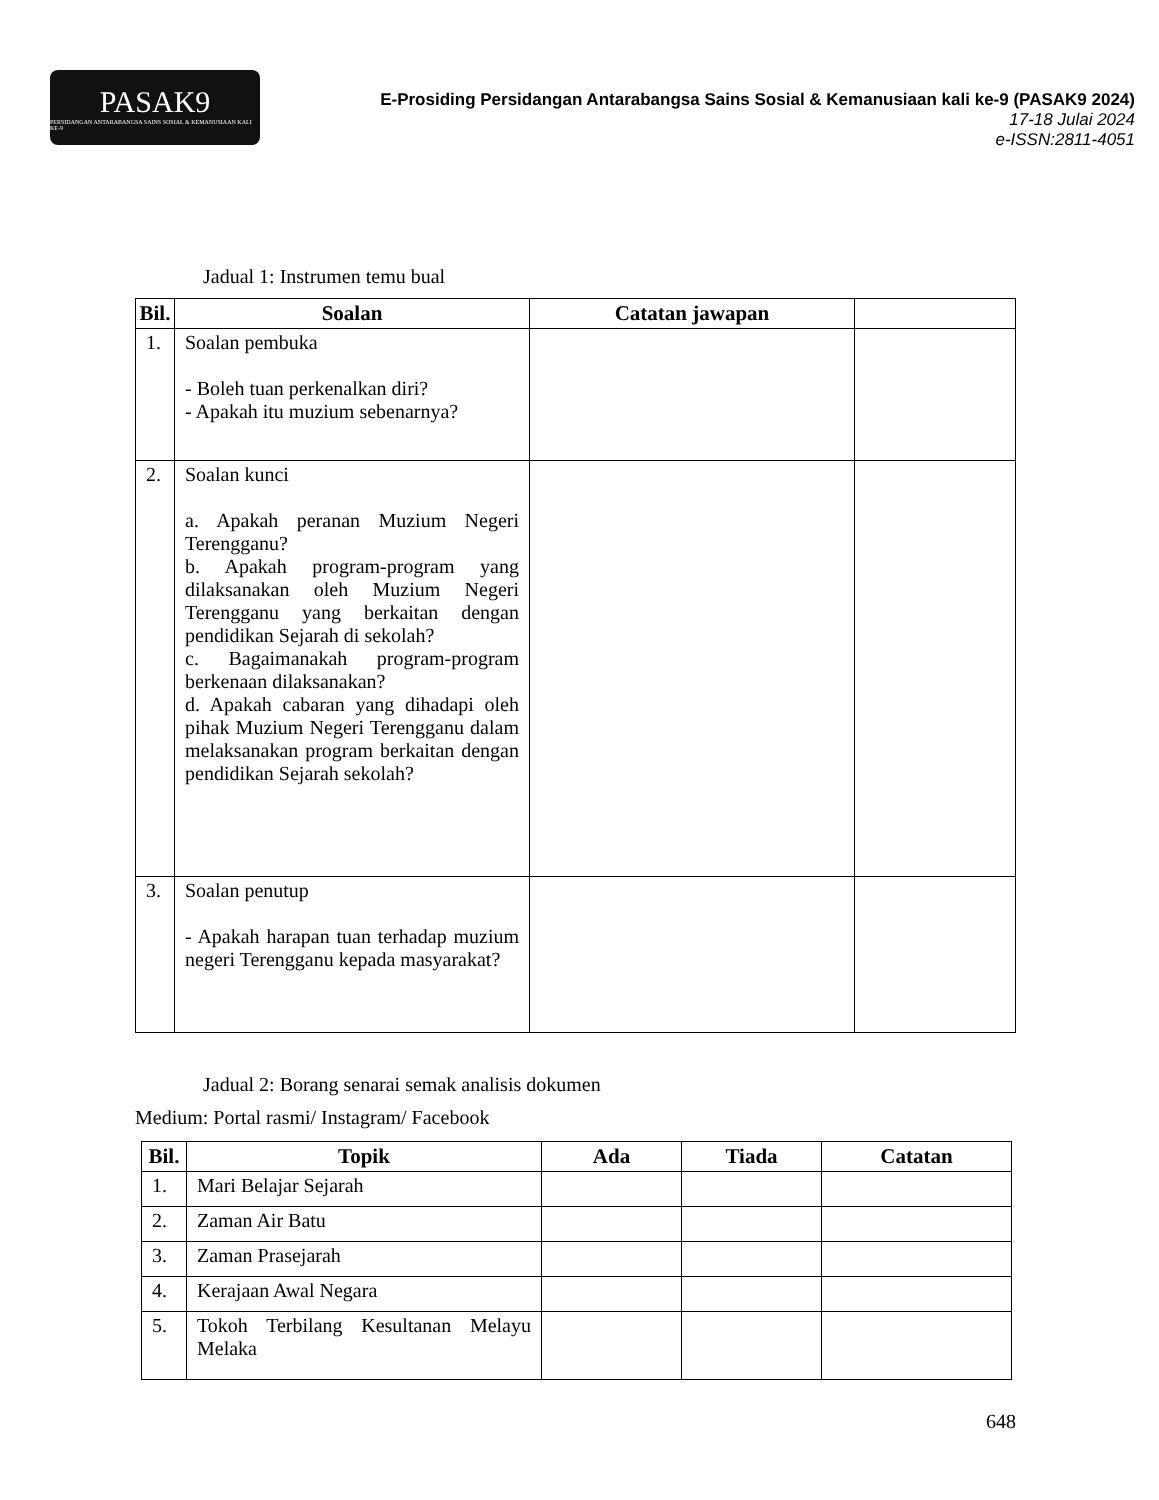PASAK9
PERSIDANGAN ANTARABANGSA SAINS SOSIAL & KEMANUSIAAN KALI KE-9
E-Prosiding Persidangan Antarabangsa Sains Sosial & Kemanusiaan kali ke-9 (PASAK9 2024)
17-18 Julai 2024
e-ISSN:2811-4051
Jadual 1: Instrumen temu bual
| Bil. | Soalan | Catatan jawapan | |
| --- | --- | --- | --- |
| 1. | Soalan pembuka - Boleh tuan perkenalkan diri? - Apakah itu muzium sebenarnya? | | |
| 2. | Soalan kunci a. Apakah peranan Muzium Negeri Terengganu? b. Apakah program-program yang dilaksanakan oleh Muzium Negeri Terengganu yang berkaitan dengan pendidikan Sejarah di sekolah? c. Bagaimanakah program-program berkenaan dilaksanakan? d. Apakah cabaran yang dihadapi oleh pihak Muzium Negeri Terengganu dalam melaksanakan program berkaitan dengan pendidikan Sejarah sekolah? | | |
| 3. | Soalan penutup - Apakah harapan tuan terhadap muzium negeri Terengganu kepada masyarakat? | | |
Jadual 2: Borang senarai semak analisis dokumen
Medium: Portal rasmi/ Instagram/ Facebook
| Bil. | Topik | Ada | Tiada | Catatan |
| --- | --- | --- | --- | --- |
| 1. | Mari Belajar Sejarah | | | |
| 2. | Zaman Air Batu | | | |
| 3. | Zaman Prasejarah | | | |
| 4. | Kerajaan Awal Negara | | | |
| 5. | Tokoh Terbilang Kesultanan Melayu Melaka | | | |
648